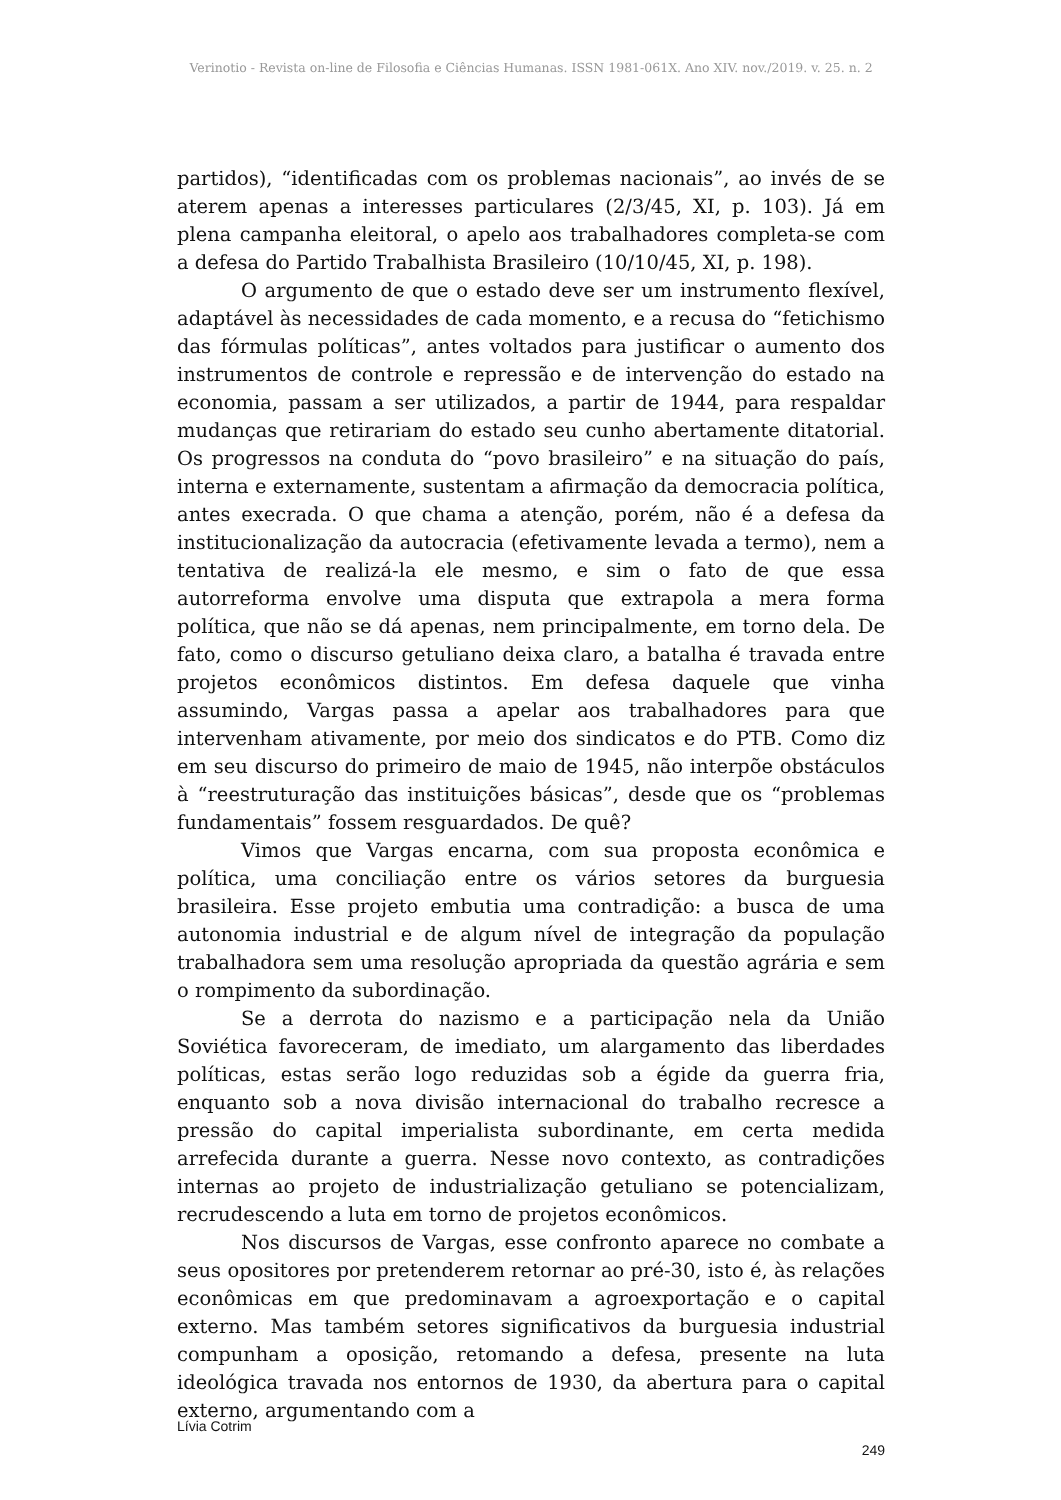Verinotio - Revista on-line de Filosofia e Ciências Humanas. ISSN 1981-061X. Ano XIV. nov./2019. v. 25. n. 2
partidos), “identificadas com os problemas nacionais”, ao invés de se aterem apenas a interesses particulares (2/3/45, XI, p. 103). Já em plena campanha eleitoral, o apelo aos trabalhadores completa-se com a defesa do Partido Trabalhista Brasileiro (10/10/45, XI, p. 198).
O argumento de que o estado deve ser um instrumento flexível, adaptável às necessidades de cada momento, e a recusa do “fetichismo das fórmulas políticas”, antes voltados para justificar o aumento dos instrumentos de controle e repressão e de intervenção do estado na economia, passam a ser utilizados, a partir de 1944, para respaldar mudanças que retirariam do estado seu cunho abertamente ditatorial. Os progressos na conduta do “povo brasileiro” e na situação do país, interna e externamente, sustentam a afirmação da democracia política, antes execrada. O que chama a atenção, porém, não é a defesa da institucionalização da autocracia (efetivamente levada a termo), nem a tentativa de realizá-la ele mesmo, e sim o fato de que essa autorreforma envolve uma disputa que extrapola a mera forma política, que não se dá apenas, nem principalmente, em torno dela. De fato, como o discurso getuliano deixa claro, a batalha é travada entre projetos econômicos distintos. Em defesa daquele que vinha assumindo, Vargas passa a apelar aos trabalhadores para que intervenham ativamente, por meio dos sindicatos e do PTB. Como diz em seu discurso do primeiro de maio de 1945, não interpõe obstáculos à “reestruturação das instituições básicas”, desde que os “problemas fundamentais” fossem resguardados. De quê?
Vimos que Vargas encarna, com sua proposta econômica e política, uma conciliação entre os vários setores da burguesia brasileira. Esse projeto embutia uma contradição: a busca de uma autonomia industrial e de algum nível de integração da população trabalhadora sem uma resolução apropriada da questão agrária e sem o rompimento da subordinação.
Se a derrota do nazismo e a participação nela da União Soviética favoreceram, de imediato, um alargamento das liberdades políticas, estas serão logo reduzidas sob a égide da guerra fria, enquanto sob a nova divisão internacional do trabalho recresce a pressão do capital imperialista subordinante, em certa medida arrefecida durante a guerra. Nesse novo contexto, as contradições internas ao projeto de industrialização getuliano se potencializam, recrudescendo a luta em torno de projetos econômicos.
Nos discursos de Vargas, esse confronto aparece no combate a seus opositores por pretenderem retornar ao pré-30, isto é, às relações econômicas em que predominavam a agroexportação e o capital externo. Mas também setores significativos da burguesia industrial compunham a oposição, retomando a defesa, presente na luta ideológica travada nos entornos de 1930, da abertura para o capital externo, argumentando com a
Lívia Cotrim
249